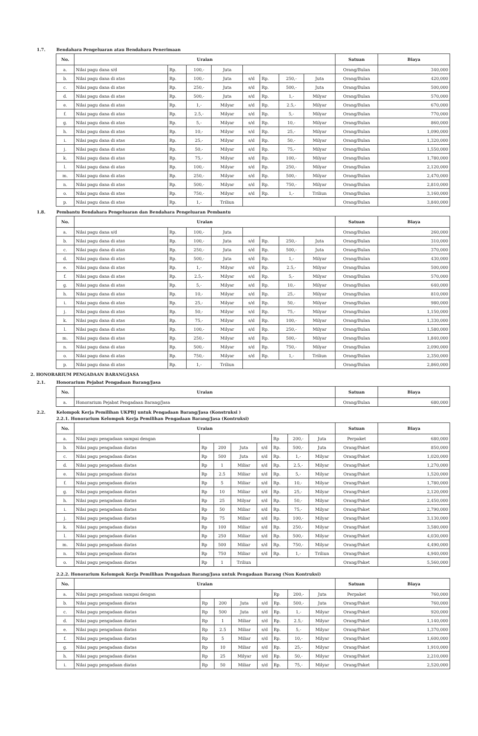1.7. Bendahara Pengeluaran atau Bendahara Penerimaan
| No. | Uraian | | | | | | | | Satuan | Biaya |
| --- | --- | --- | --- | --- | --- | --- | --- | --- | --- | --- |
| a. | Nilai pagu dana s/d | Rp. | 100,- | Juta | | | | | Orang/Bulan | 340,000 |
| b. | Nilai pagu dana di atas | Rp. | 100,- | Juta | s/d | Rp. | 250,- | Juta | Orang/Bulan | 420,000 |
| c. | Nilai pagu dana di atas | Rp. | 250,- | Juta | s/d | Rp. | 500,- | Juta | Orang/Bulan | 500,000 |
| d. | Nilai pagu dana di atas | Rp. | 500,- | Juta | s/d | Rp. | 1,- | Milyar | Orang/Bulan | 570,000 |
| e. | Nilai pagu dana di atas | Rp. | 1,- | Milyar | s/d | Rp. | 2.5,- | Milyar | Orang/Bulan | 670,000 |
| f. | Nilai pagu dana di atas | Rp. | 2.5,- | Milyar | s/d | Rp. | 5,- | Milyar | Orang/Bulan | 770,000 |
| g. | Nilai pagu dana di atas | Rp. | 5,- | Milyar | s/d | Rp. | 10,- | Milyar | Orang/Bulan | 860,000 |
| h. | Nilai pagu dana di atas | Rp. | 10,- | Milyar | s/d | Rp. | 25,- | Milyar | Orang/Bulan | 1,090,000 |
| i. | Nilai pagu dana di atas | Rp. | 25,- | Milyar | s/d | Rp. | 50,- | Milyar | Orang/Bulan | 1,320,000 |
| j. | Nilai pagu dana di atas | Rp. | 50,- | Milyar | s/d | Rp. | 75,- | Milyar | Orang/Bulan | 1,550,000 |
| k. | Nilai pagu dana di atas | Rp. | 75,- | Milyar | s/d | Rp. | 100,- | Milyar | Orang/Bulan | 1,780,000 |
| l. | Nilai pagu dana di atas | Rp. | 100,- | Milyar | s/d | Rp. | 250,- | Milyar | Orang/Bulan | 2,120,000 |
| m. | Nilai pagu dana di atas | Rp. | 250,- | Milyar | s/d | Rp. | 500,- | Milyar | Orang/Bulan | 2,470,000 |
| n. | Nilai pagu dana di atas | Rp. | 500,- | Milyar | s/d | Rp. | 750,- | Milyar | Orang/Bulan | 2,810,000 |
| o. | Nilai pagu dana di atas | Rp. | 750,- | Milyar | s/d | Rp. | 1,- | Triliun | Orang/Bulan | 3,160,000 |
| p. | Nilai pagu dana di atas | Rp. | 1,- | Triliun | | | | | Orang/Bulan | 3,840,000 |
1.8. Pembantu Bendahara Pengeluaran dan Bendahara Pengeluaran Pembantu
| No. | Uraian | | | | | | | | Satuan | Biaya |
| --- | --- | --- | --- | --- | --- | --- | --- | --- | --- | --- |
| a. | Nilai pagu dana s/d | Rp. | 100,- | Juta | | | | | Orang/Bulan | 260,000 |
| b. | Nilai pagu dana di atas | Rp. | 100,- | Juta | s/d | Rp. | 250,- | Juta | Orang/Bulan | 310,000 |
| c. | Nilai pagu dana di atas | Rp. | 250,- | Juta | s/d | Rp. | 500,- | Juta | Orang/Bulan | 370,000 |
| d. | Nilai pagu dana di atas | Rp. | 500,- | Juta | s/d | Rp. | 1,- | Milyar | Orang/Bulan | 430,000 |
| e. | Nilai pagu dana di atas | Rp. | 1,- | Milyar | s/d | Rp. | 2.5,- | Milyar | Orang/Bulan | 500,000 |
| f. | Nilai pagu dana di atas | Rp. | 2.5,- | Milyar | s/d | Rp. | 5,- | Milyar | Orang/Bulan | 570,000 |
| g. | Nilai pagu dana di atas | Rp. | 5,- | Milyar | s/d | Rp. | 10,- | Milyar | Orang/Bulan | 640,000 |
| h. | Nilai pagu dana di atas | Rp. | 10,- | Milyar | s/d | Rp. | 25,- | Milyar | Orang/Bulan | 810,000 |
| i. | Nilai pagu dana di atas | Rp. | 25,- | Milyar | s/d | Rp. | 50,- | Milyar | Orang/Bulan | 980,000 |
| j. | Nilai pagu dana di atas | Rp. | 50,- | Milyar | s/d | Rp. | 75,- | Milyar | Orang/Bulan | 1,150,000 |
| k. | Nilai pagu dana di atas | Rp. | 75,- | Milyar | s/d | Rp. | 100,- | Milyar | Orang/Bulan | 1,330,000 |
| l. | Nilai pagu dana di atas | Rp. | 100,- | Milyar | s/d | Rp. | 250,- | Milyar | Orang/Bulan | 1,580,000 |
| m. | Nilai pagu dana di atas | Rp. | 250,- | Milyar | s/d | Rp. | 500,- | Milyar | Orang/Bulan | 1,840,000 |
| n. | Nilai pagu dana di atas | Rp. | 500,- | Milyar | s/d | Rp. | 750,- | Milyar | Orang/Bulan | 2,090,000 |
| o. | Nilai pagu dana di atas | Rp. | 750,- | Milyar | s/d | Rp. | 1,- | Triliun | Orang/Bulan | 2,350,000 |
| p. | Nilai pagu dana di atas | Rp. | 1,- | Triliun | | | | | Orang/Bulan | 2,860,000 |
2. HONORARIUM PENGADAAN BARANG/JASA
2.1. Honorarium Pejabat Pengadaan Barang/Jasa
| No. | Uraian | Satuan | Biaya |
| --- | --- | --- | --- |
| a. | Honorarium Pejabat Pengadaan Barang/Jasa | Orang/Bulan | 680,000 |
2.2. Kelompok Kerja Pemilihan UKPBJ untuk Pengadaan Barang/Jasa (Konstruksi )
2.2.1. Honorarium Kelompok Kerja Pemilihan Pengadaan Barang/Jasa (Kontruksi)
| No. | Uraian | | | | | | | | Satuan | Biaya |
| --- | --- | --- | --- | --- | --- | --- | --- | --- | --- | --- |
| a. | Nilai pagu pengadaan sampai dengan | | | | | Rp | 200,- | Juta | Perpaket | 680,000 |
| b. | Nilai pagu pengadaan diatas | Rp | 200 | Juta | s/d | Rp. | 500,- | Juta | Orang/Paket | 850,000 |
| c. | Nilai pagu pengadaan diatas | Rp | 500 | Juta | s/d | Rp. | 1,- | Milyar | Orang/Paket | 1,020,000 |
| d. | Nilai pagu pengadaan diatas | Rp | 1 | Miliar | s/d | Rp. | 2.5,- | Milyar | Orang/Paket | 1,270,000 |
| e. | Nilai pagu pengadaan diatas | Rp | 2.5 | Miliar | s/d | Rp. | 5,- | Milyar | Orang/Paket | 1,520,000 |
| f. | Nilai pagu pengadaan diatas | Rp | 5 | Miliar | s/d | Rp. | 10,- | Milyar | Orang/Paket | 1,780,000 |
| g. | Nilai pagu pengadaan diatas | Rp | 10 | Miliar | s/d | Rp. | 25,- | Milyar | Orang/Paket | 2,120,000 |
| h. | Nilai pagu pengadaan diatas | Rp | 25 | Milyar | s/d | Rp. | 50,- | Milyar | Orang/Paket | 2,450,000 |
| i. | Nilai pagu pengadaan diatas | Rp | 50 | Miliar | s/d | Rp. | 75,- | Milyar | Orang/Paket | 2,790,000 |
| j. | Nilai pagu pengadaan diatas | Rp | 75 | Miliar | s/d | Rp. | 100,- | Milyar | Orang/Paket | 3,130,000 |
| k. | Nilai pagu pengadaan diatas | Rp | 100 | Miliar | s/d | Rp. | 250,- | Milyar | Orang/Paket | 3,580,000 |
| l. | Nilai pagu pengadaan diatas | Rp | 250 | Miliar | s/d | Rp. | 500,- | Milyar | Orang/Paket | 4,030,000 |
| m. | Nilai pagu pengadaan diatas | Rp | 500 | Miliar | s/d | Rp. | 750,- | Milyar | Orang/Paket | 4,490,000 |
| n. | Nilai pagu pengadaan diatas | Rp | 750 | Miliar | s/d | Rp. | 1,- | Triliun | Orang/Paket | 4,940,000 |
| o. | Nilai pagu pengadaan diatas | Rp | 1 | Triliun | | | | | Orang/Paket | 5,560,000 |
2.2.2. Honorarium Kelompok Kerja Pemilihan Pengadaan Barang/Jasa untuk Pengadaan Barang (Non Kontruksi)
| No. | Uraian | | | | | | | | Satuan | Biaya |
| --- | --- | --- | --- | --- | --- | --- | --- | --- | --- | --- |
| a. | Nilai pagu pengadaan sampai dengan | | | | | Rp | 200,- | Juta | Perpaket | 760,000 |
| b. | Nilai pagu pengadaan diatas | Rp | 200 | Juta | s/d | Rp. | 500,- | Juta | Orang/Paket | 760,000 |
| c. | Nilai pagu pengadaan diatas | Rp | 500 | Juta | s/d | Rp. | 1,- | Milyar | Orang/Paket | 920,000 |
| d. | Nilai pagu pengadaan diatas | Rp | 1 | Miliar | s/d | Rp. | 2.5,- | Milyar | Orang/Paket | 1,140,000 |
| e. | Nilai pagu pengadaan diatas | Rp | 2.5 | Miliar | s/d | Rp. | 5,- | Milyar | Orang/Paket | 1,370,000 |
| f. | Nilai pagu pengadaan diatas | Rp | 5 | Miliar | s/d | Rp. | 10,- | Milyar | Orang/Paket | 1,600,000 |
| g. | Nilai pagu pengadaan diatas | Rp | 10 | Miliar | s/d | Rp. | 25,- | Milyar | Orang/Paket | 1,910,000 |
| h. | Nilai pagu pengadaan diatas | Rp | 25 | Milyar | s/d | Rp. | 50,- | Milyar | Orang/Paket | 2,210,000 |
| i. | Nilai pagu pengadaan diatas | Rp | 50 | Miliar | s/d | Rp. | 75,- | Milyar | Orang/Paket | 2,520,000 |